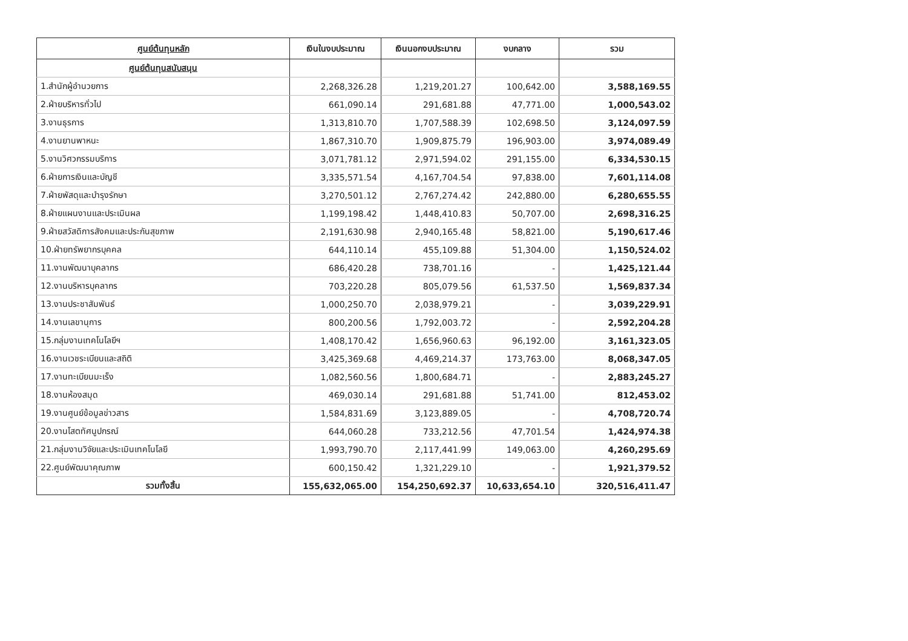| ศูนย์ต้นทุนหลัก | เงินในงบประมาณ | เงินนอกงบประมาณ | งบกลาง | รวม |
| --- | --- | --- | --- | --- |
| ศูนย์ต้นทุนสนับสนุน | | | | |
| 1.สำนักผู้อำนวยการ | 2,268,326.28 | 1,219,201.27 | 100,642.00 | 3,588,169.55 |
| 2.ฝ่ายบริหารทั่วไป | 661,090.14 | 291,681.88 | 47,771.00 | 1,000,543.02 |
| 3.งานธุรการ | 1,313,810.70 | 1,707,588.39 | 102,698.50 | 3,124,097.59 |
| 4.งานยานพาหนะ | 1,867,310.70 | 1,909,875.79 | 196,903.00 | 3,974,089.49 |
| 5.งานวิศวกรรมบริการ | 3,071,781.12 | 2,971,594.02 | 291,155.00 | 6,334,530.15 |
| 6.ฝ่ายการเงินและบัญชี | 3,335,571.54 | 4,167,704.54 | 97,838.00 | 7,601,114.08 |
| 7.ฝ่ายพัสดุและบำรุงรักษา | 3,270,501.12 | 2,767,274.42 | 242,880.00 | 6,280,655.55 |
| 8.ฝ่ายแผนงานและประเมินผล | 1,199,198.42 | 1,448,410.83 | 50,707.00 | 2,698,316.25 |
| 9.ฝ่ายสวัสดิการสังคมและประกันสุขภาพ | 2,191,630.98 | 2,940,165.48 | 58,821.00 | 5,190,617.46 |
| 10.ฝ่ายทรัพยากรบุคคล | 644,110.14 | 455,109.88 | 51,304.00 | 1,150,524.02 |
| 11.งานพัฒนาบุคลากร | 686,420.28 | 738,701.16 | - | 1,425,121.44 |
| 12.งานบริหารบุคลากร | 703,220.28 | 805,079.56 | 61,537.50 | 1,569,837.34 |
| 13.งานประชาสัมพันธ์ | 1,000,250.70 | 2,038,979.21 | - | 3,039,229.91 |
| 14.งานเลขานุการ | 800,200.56 | 1,792,003.72 | - | 2,592,204.28 |
| 15.กลุ่มงานเทคโนโลยีฯ | 1,408,170.42 | 1,656,960.63 | 96,192.00 | 3,161,323.05 |
| 16.งานเวชระเบียนและสถิติ | 3,425,369.68 | 4,469,214.37 | 173,763.00 | 8,068,347.05 |
| 17.งานทะเบียนมะเร็ง | 1,082,560.56 | 1,800,684.71 | - | 2,883,245.27 |
| 18.งานห้องสมุด | 469,030.14 | 291,681.88 | 51,741.00 | 812,453.02 |
| 19.งานศูนย์ข้อมูลข่าวสาร | 1,584,831.69 | 3,123,889.05 | - | 4,708,720.74 |
| 20.งานโสตทัศนูปกรณ์ | 644,060.28 | 733,212.56 | 47,701.54 | 1,424,974.38 |
| 21.กลุ่มงานวิจัยและประเมินเทคโนโลยี | 1,993,790.70 | 2,117,441.99 | 149,063.00 | 4,260,295.69 |
| 22.ศูนย์พัฒนาคุณภาพ | 600,150.42 | 1,321,229.10 | - | 1,921,379.52 |
| รวมทั้งสิ้น | 155,632,065.00 | 154,250,692.37 | 10,633,654.10 | 320,516,411.47 |